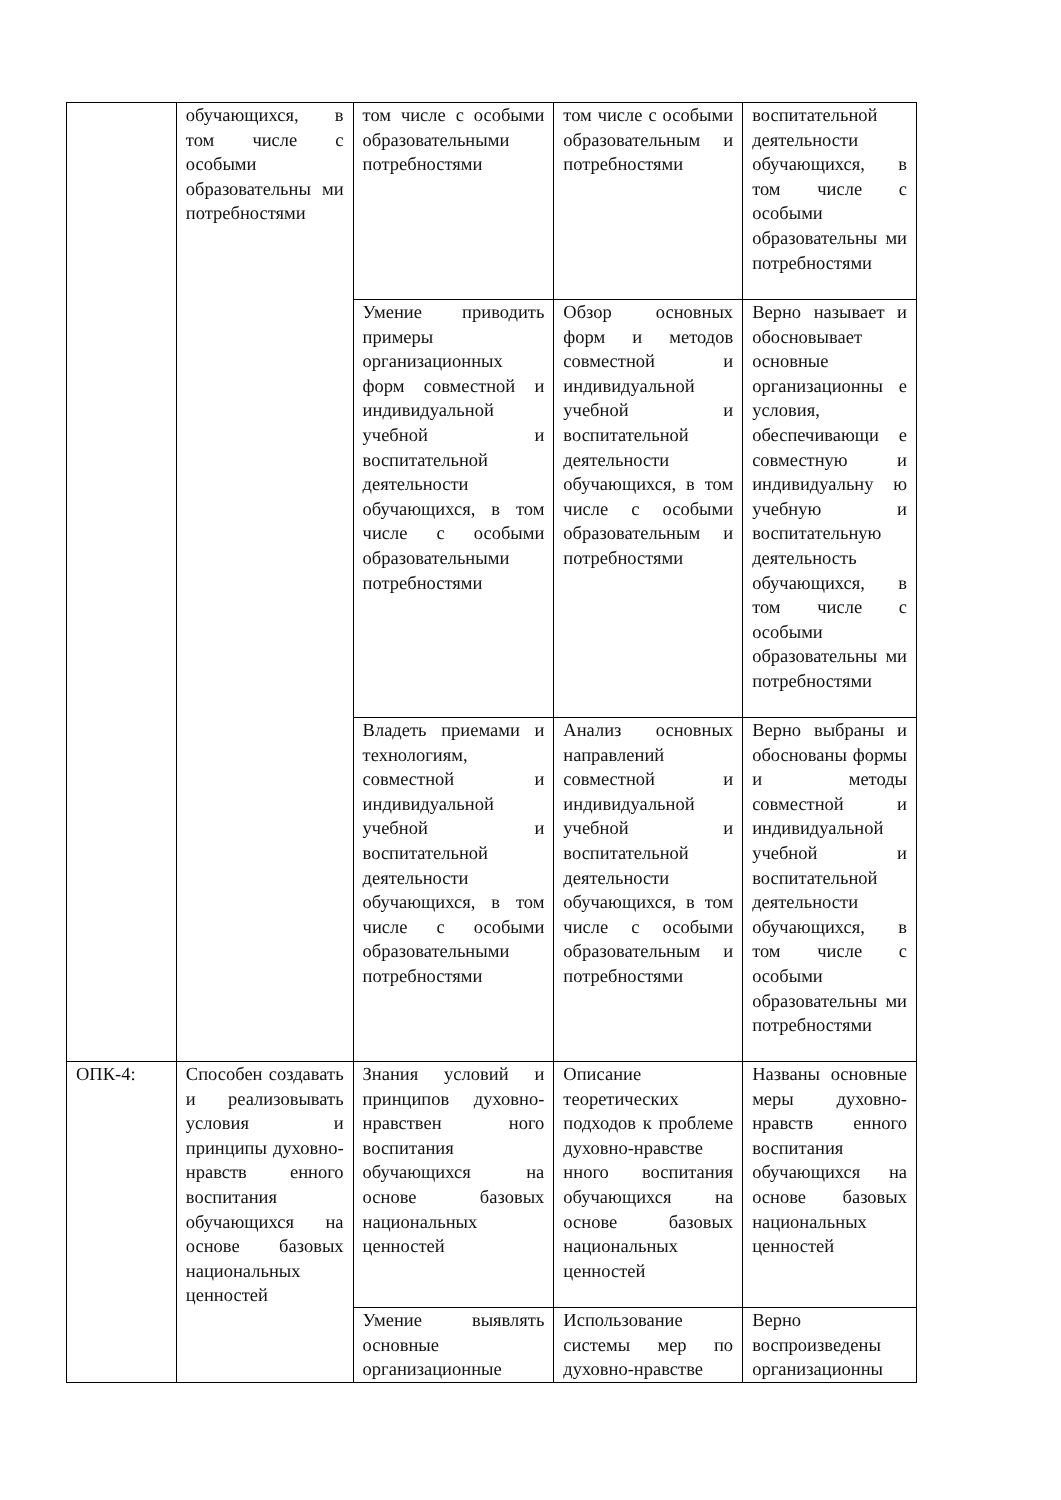| | обучающихся, в том числе с особыми образовательны ми потребностями | том числе с особыми образовательными потребностями | том числе с особыми образовательным и потребностями | воспитательной деятельности обучающихся, в том числе с особыми образовательны ми потребностями |
| | | Умение приводить примеры организационных форм совместной и индивидуальной учебной и воспитательной деятельности обучающихся, в том числе с особыми образовательными потребностями | Обзор основных форм и методов совместной и индивидуальной учебной и воспитательной деятельности обучающихся, в том числе с особыми образовательным и потребностями | Верно называет и обосновывает основные организационны е условия, обеспечивающи е совместную и индивидуальну ю учебную и воспитательную деятельность обучающихся, в том числе с особыми образовательны ми потребностями |
| | | Владеть приемами и технологиям, совместной и индивидуальной учебной и воспитательной деятельности обучающихся, в том числе с особыми образовательными потребностями | Анализ основных направлений совместной и индивидуальной учебной и воспитательной деятельности обучающихся, в том числе с особыми образовательным и потребностями | Верно выбраны и обоснованы формы и методы совместной и индивидуальной учебной и воспитательной деятельности обучающихся, в том числе с особыми образовательны ми потребностями |
| ОПК-4: | Способен создавать и реализовывать условия и принципы духовно-нравств енного воспитания обучающихся на основе базовых национальных ценностей | Знания условий и принципов духовно-нравствен ного воспитания обучающихся на основе базовых национальных ценностей | Описание теоретических подходов к проблеме духовно-нравстве нного воспитания обучающихся на основе базовых национальных ценностей | Названы основные меры духовно-нравств енного воспитания обучающихся на основе базовых национальных ценностей |
| | | Умение выявлять основные организационные | Использование системы мер по духовно-нравстве | Верно воспроизведены организационны |